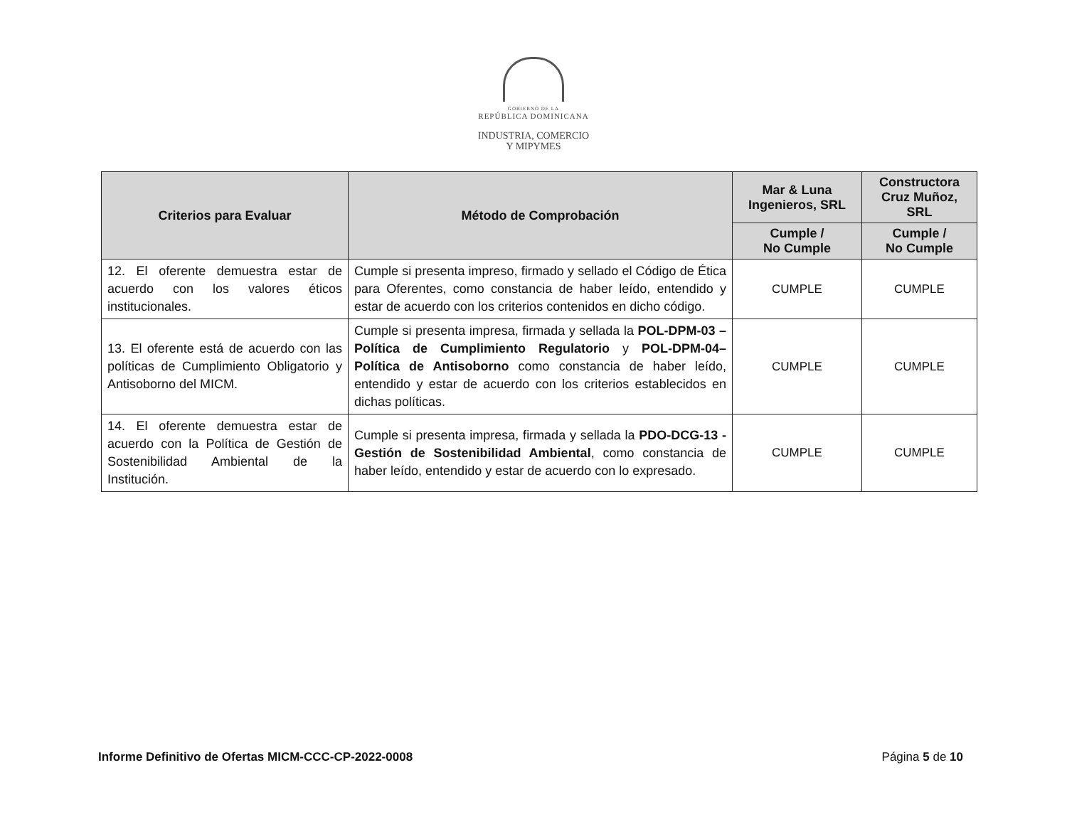GOBIERNO DE LA
REPÚBLICA DOMINICANA
INDUSTRIA, COMERCIO
Y MIPYMES
| Criterios para Evaluar | Método de Comprobación | Mar & Luna Ingenieros, SRL | Constructora Cruz Muñoz, SRL |
| --- | --- | --- | --- |
| | | Cumple / No Cumple | Cumple / No Cumple |
| 12. El oferente demuestra estar de acuerdo con los valores éticos institucionales. | Cumple si presenta impreso, firmado y sellado el Código de Ética para Oferentes, como constancia de haber leído, entendido y estar de acuerdo con los criterios contenidos en dicho código. | CUMPLE | CUMPLE |
| 13. El oferente está de acuerdo con las políticas de Cumplimiento Obligatorio y Antisoborno del MICM. | Cumple si presenta impresa, firmada y sellada la POL-DPM-03 – Política de Cumplimiento Regulatorio y POL-DPM-04– Política de Antisoborno como constancia de haber leído, entendido y estar de acuerdo con los criterios establecidos en dichas políticas. | CUMPLE | CUMPLE |
| 14. El oferente demuestra estar de acuerdo con la Política de Gestión de Sostenibilidad Ambiental de la Institución. | Cumple si presenta impresa, firmada y sellada la PDO-DCG-13 - Gestión de Sostenibilidad Ambiental , como constancia de haber leído, entendido y estar de acuerdo con lo expresado. | CUMPLE | CUMPLE |
Informe Definitivo de Ofertas MICM-CCC-CP-2022-0008 Página 5 de 10